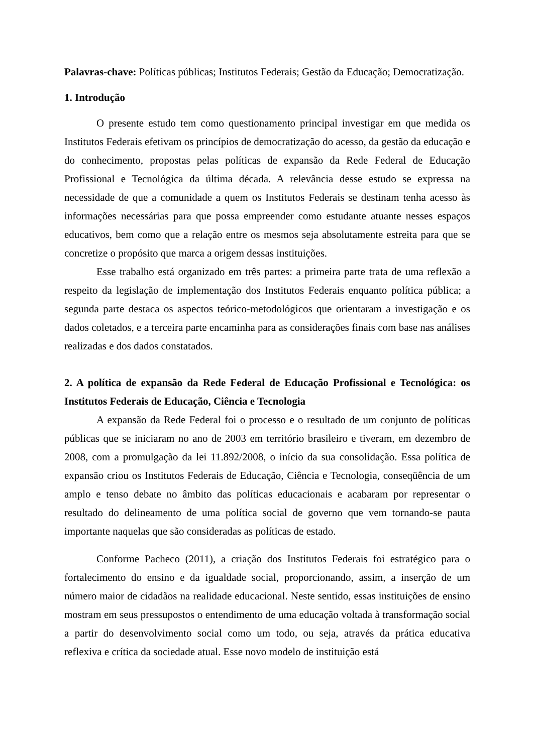Palavras-chave: Políticas públicas; Institutos Federais; Gestão da Educação; Democratização.
1. Introdução
O presente estudo tem como questionamento principal investigar em que medida os Institutos Federais efetivam os princípios de democratização do acesso, da gestão da educação e do conhecimento, propostas pelas políticas de expansão da Rede Federal de Educação Profissional e Tecnológica da última década. A relevância desse estudo se expressa na necessidade de que a comunidade a quem os Institutos Federais se destinam tenha acesso às informações necessárias para que possa empreender como estudante atuante nesses espaços educativos, bem como que a relação entre os mesmos seja absolutamente estreita para que se concretize o propósito que marca a origem dessas instituições.
Esse trabalho está organizado em três partes: a primeira parte trata de uma reflexão a respeito da legislação de implementação dos Institutos Federais enquanto política pública; a segunda parte destaca os aspectos teórico-metodológicos que orientaram a investigação e os dados coletados, e a terceira parte encaminha para as considerações finais com base nas análises realizadas e dos dados constatados.
2. A política de expansão da Rede Federal de Educação Profissional e Tecnológica: os Institutos Federais de Educação, Ciência e Tecnologia
A expansão da Rede Federal foi o processo e o resultado de um conjunto de políticas públicas que se iniciaram no ano de 2003 em território brasileiro e tiveram, em dezembro de 2008, com a promulgação da lei 11.892/2008, o início da sua consolidação. Essa política de expansão criou os Institutos Federais de Educação, Ciência e Tecnologia, conseqüência de um amplo e tenso debate no âmbito das políticas educacionais e acabaram por representar o resultado do delineamento de uma política social de governo que vem tornando-se pauta importante naquelas que são consideradas as políticas de estado.
Conforme Pacheco (2011), a criação dos Institutos Federais foi estratégico para o fortalecimento do ensino e da igualdade social, proporcionando, assim, a inserção de um número maior de cidadãos na realidade educacional. Neste sentido, essas instituições de ensino mostram em seus pressupostos o entendimento de uma educação voltada à transformação social a partir do desenvolvimento social como um todo, ou seja, através da prática educativa reflexiva e crítica da sociedade atual. Esse novo modelo de instituição está